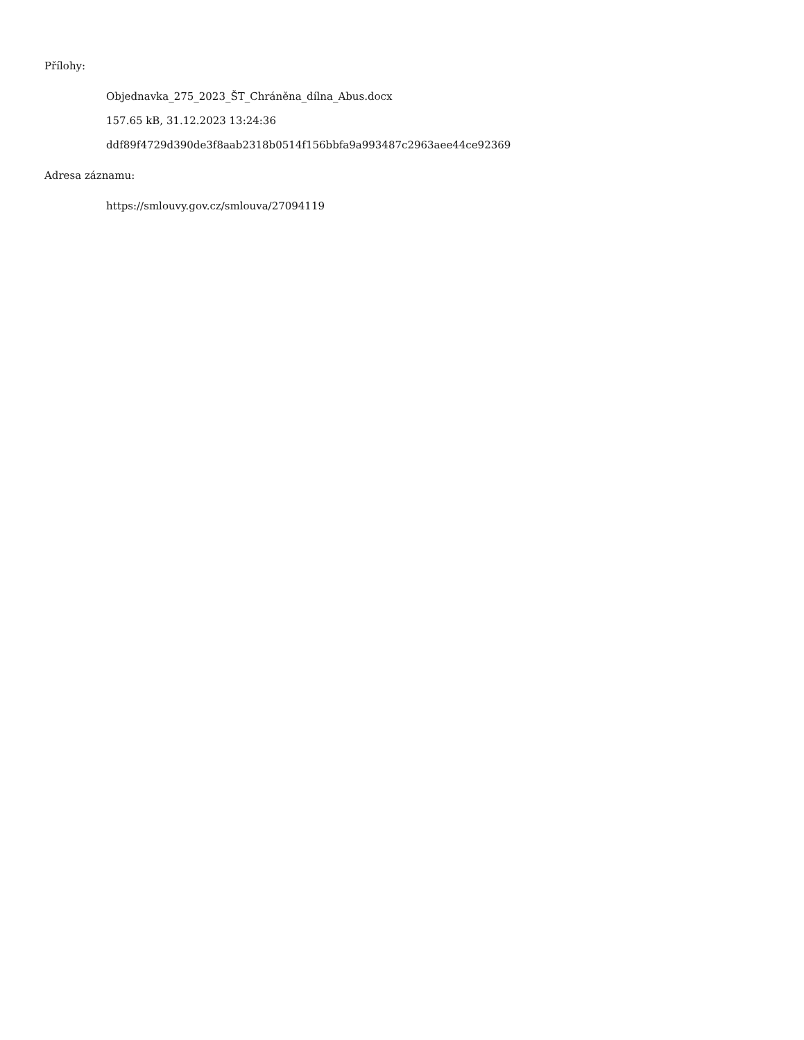Přílohy:
Objednavka_275_2023_ŠT_Chráněna_dílna_Abus.docx
157.65 kB, 31.12.2023 13:24:36
ddf89f4729d390de3f8aab2318b0514f156bbfa9a993487c2963aee44ce92369
Adresa záznamu:
https://smlouvy.gov.cz/smlouva/27094119